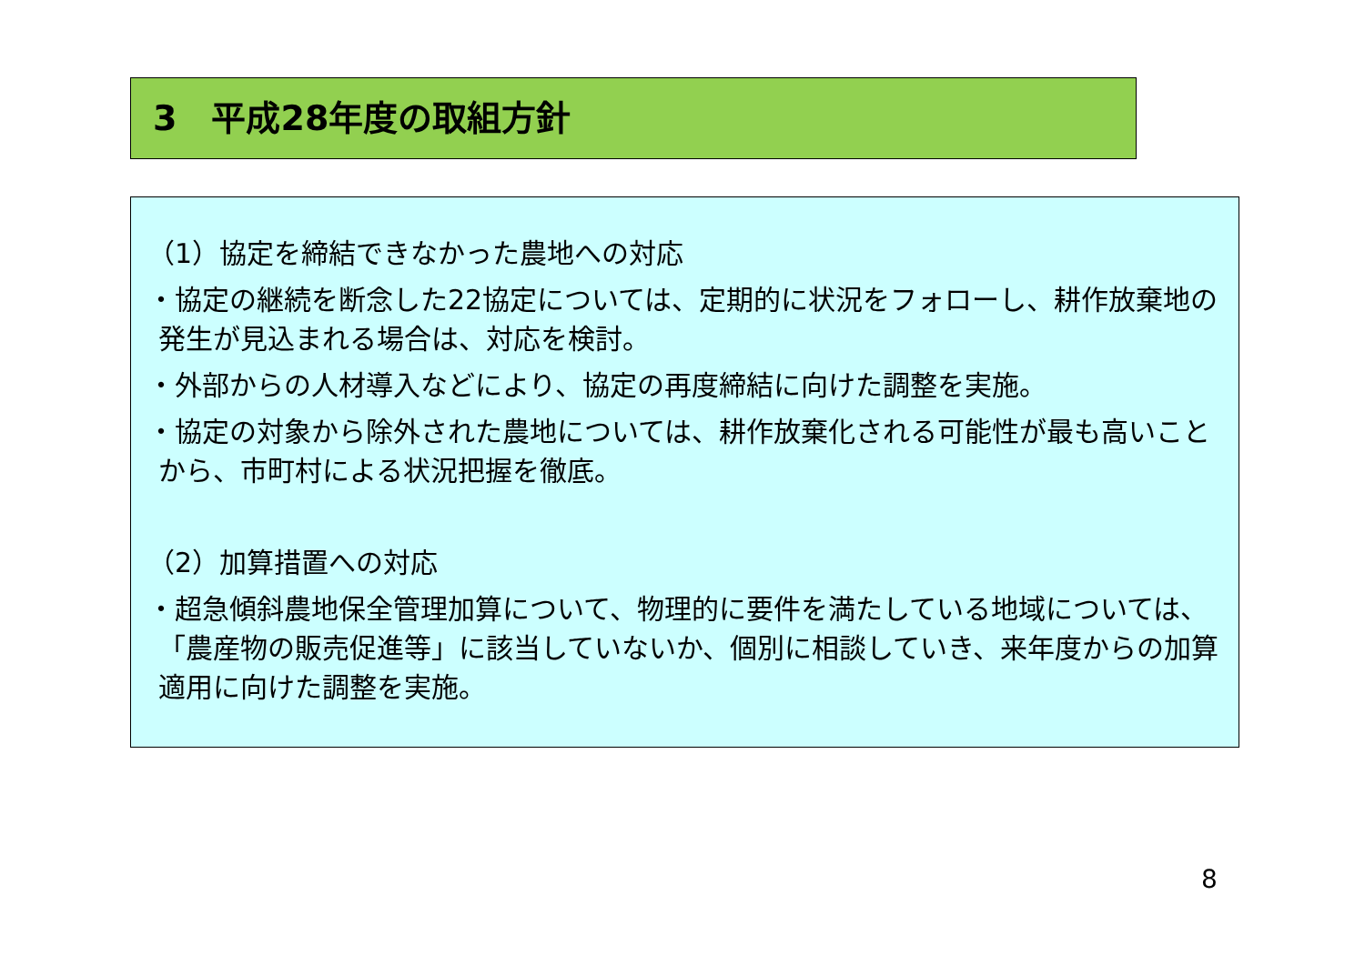3　平成28年度の取組方針
（1）協定を締結できなかった農地への対応
・協定の継続を断念した22協定については、定期的に状況をフォローし、耕作放棄地の発生が見込まれる場合は、対応を検討。
・外部からの人材導入などにより、協定の再度締結に向けた調整を実施。
・協定の対象から除外された農地については、耕作放棄化される可能性が最も高いことから、市町村による状況把握を徹底。
（2）加算措置への対応
・超急傾斜農地保全管理加算について、物理的に要件を満たしている地域については、「農産物の販売促進等」に該当していないか、個別に相談していき、来年度からの加算適用に向けた調整を実施。
8